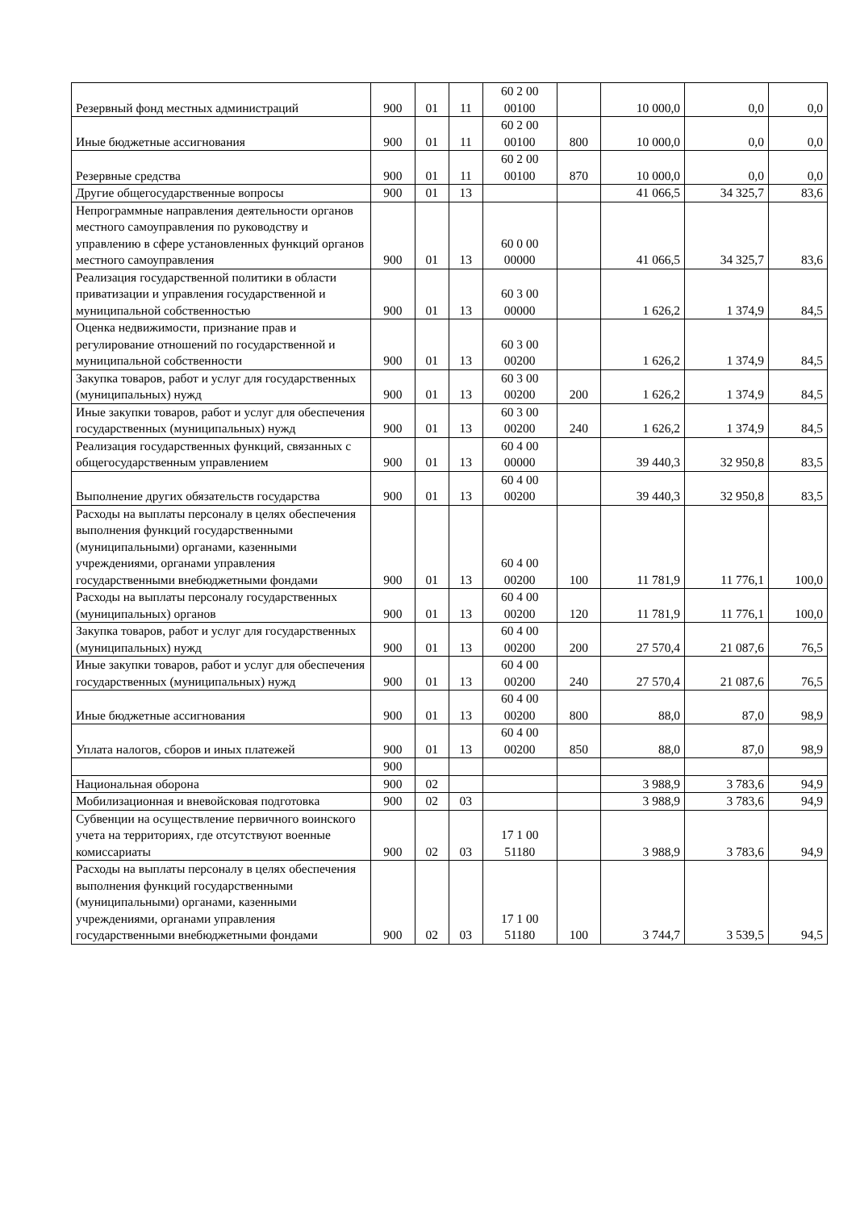| Резервный фонд местных администраций | 900 | 01 | 11 | 60 2 00 00100 | | 10 000,0 | 0,0 | 0,0 |
| Иные бюджетные ассигнования | 900 | 01 | 11 | 60 2 00 00100 | 800 | 10 000,0 | 0,0 | 0,0 |
| Резервные средства | 900 | 01 | 11 | 60 2 00 00100 | 870 | 10 000,0 | 0,0 | 0,0 |
| Другие общегосударственные вопросы | 900 | 01 | 13 | | | 41 066,5 | 34 325,7 | 83,6 |
| Непрограммные направления деятельности органов местного самоуправления по руководству и управлению в сфере установленных функций органов местного самоуправления | 900 | 01 | 13 | 60 0 00 00000 | | 41 066,5 | 34 325,7 | 83,6 |
| Реализация государственной политики в области приватизации и управления государственной и муниципальной собственностью | 900 | 01 | 13 | 60 3 00 00000 | | 1 626,2 | 1 374,9 | 84,5 |
| Оценка недвижимости, признание прав и регулирование отношений по государственной и муниципальной собственности | 900 | 01 | 13 | 60 3 00 00200 | | 1 626,2 | 1 374,9 | 84,5 |
| Закупка товаров, работ и услуг для государственных (муниципальных) нужд | 900 | 01 | 13 | 60 3 00 00200 | 200 | 1 626,2 | 1 374,9 | 84,5 |
| Иные закупки товаров, работ и услуг для обеспечения государственных (муниципальных) нужд | 900 | 01 | 13 | 60 3 00 00200 | 240 | 1 626,2 | 1 374,9 | 84,5 |
| Реализация государственных функций, связанных с общегосударственным управлением | 900 | 01 | 13 | 60 4 00 00000 | | 39 440,3 | 32 950,8 | 83,5 |
| Выполнение других обязательств государства | 900 | 01 | 13 | 60 4 00 00200 | | 39 440,3 | 32 950,8 | 83,5 |
| Расходы на выплаты персоналу в целях обеспечения выполнения функций государственными (муниципальными) органами, казенными учреждениями, органами управления государственными внебюджетными фондами | 900 | 01 | 13 | 60 4 00 00200 | 100 | 11 781,9 | 11 776,1 | 100,0 |
| Расходы на выплаты персоналу государственных (муниципальных) органов | 900 | 01 | 13 | 60 4 00 00200 | 120 | 11 781,9 | 11 776,1 | 100,0 |
| Закупка товаров, работ и услуг для государственных (муниципальных) нужд | 900 | 01 | 13 | 60 4 00 00200 | 200 | 27 570,4 | 21 087,6 | 76,5 |
| Иные закупки товаров, работ и услуг для обеспечения государственных (муниципальных) нужд | 900 | 01 | 13 | 60 4 00 00200 | 240 | 27 570,4 | 21 087,6 | 76,5 |
| Иные бюджетные ассигнования | 900 | 01 | 13 | 60 4 00 00200 | 800 | 88,0 | 87,0 | 98,9 |
| Уплата налогов, сборов и иных платежей | 900 | 01 | 13 | 60 4 00 00200 | 850 | 88,0 | 87,0 | 98,9 |
| | 900 | | | | | | | |
| Национальная оборона | 900 | 02 | | | | 3 988,9 | 3 783,6 | 94,9 |
| Мобилизационная и вневойсковая подготовка | 900 | 02 | 03 | | | 3 988,9 | 3 783,6 | 94,9 |
| Субвенции на осуществление первичного воинского учета на территориях, где отсутствуют военные комиссариаты | 900 | 02 | 03 | 17 1 00 51180 | | 3 988,9 | 3 783,6 | 94,9 |
| Расходы на выплаты персоналу в целях обеспечения выполнения функций государственными (муниципальными) органами, казенными учреждениями, органами управления государственными внебюджетными фондами | 900 | 02 | 03 | 17 1 00 51180 | 100 | 3 744,7 | 3 539,5 | 94,5 |